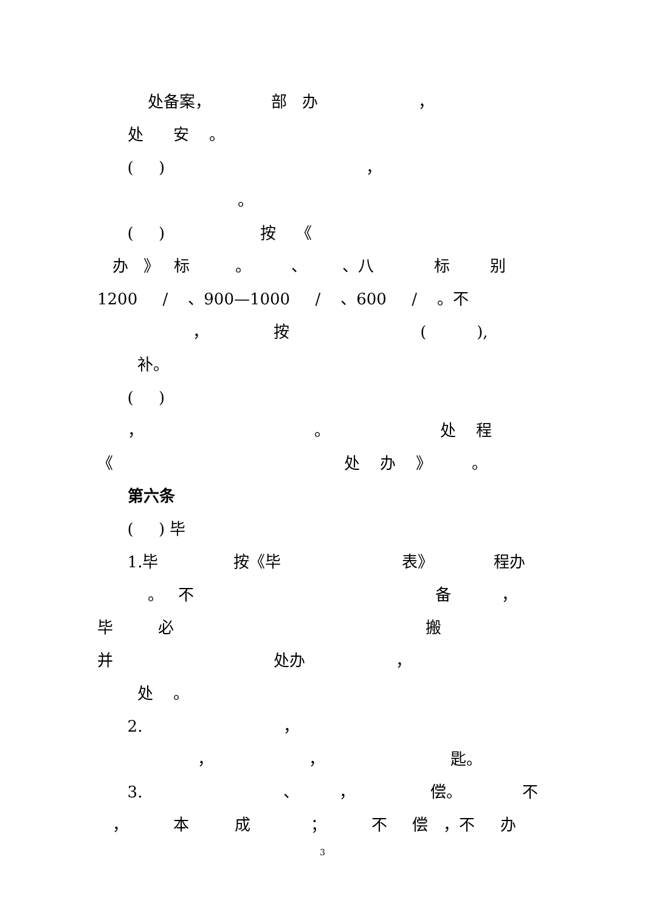处备案， 部 办 ，
处 安 。
( ) ，
。
( ) 按 《
办 》 标 。 、 、八 标 别
1200 / 、900—1000 / 、600 / 。不
， 按 ( ),
补。
( )
， 。 处 程
《 处 办 》 。
第六条
( ) 毕
1.毕 按《毕 表》 程办
。 不 备 ，
毕 必 搬
并 处办 ，
处 。
2. ，
， ， 匙。
3. 、 ， 偿。 不
， 本 成 ； 不 偿 ，不 办
3